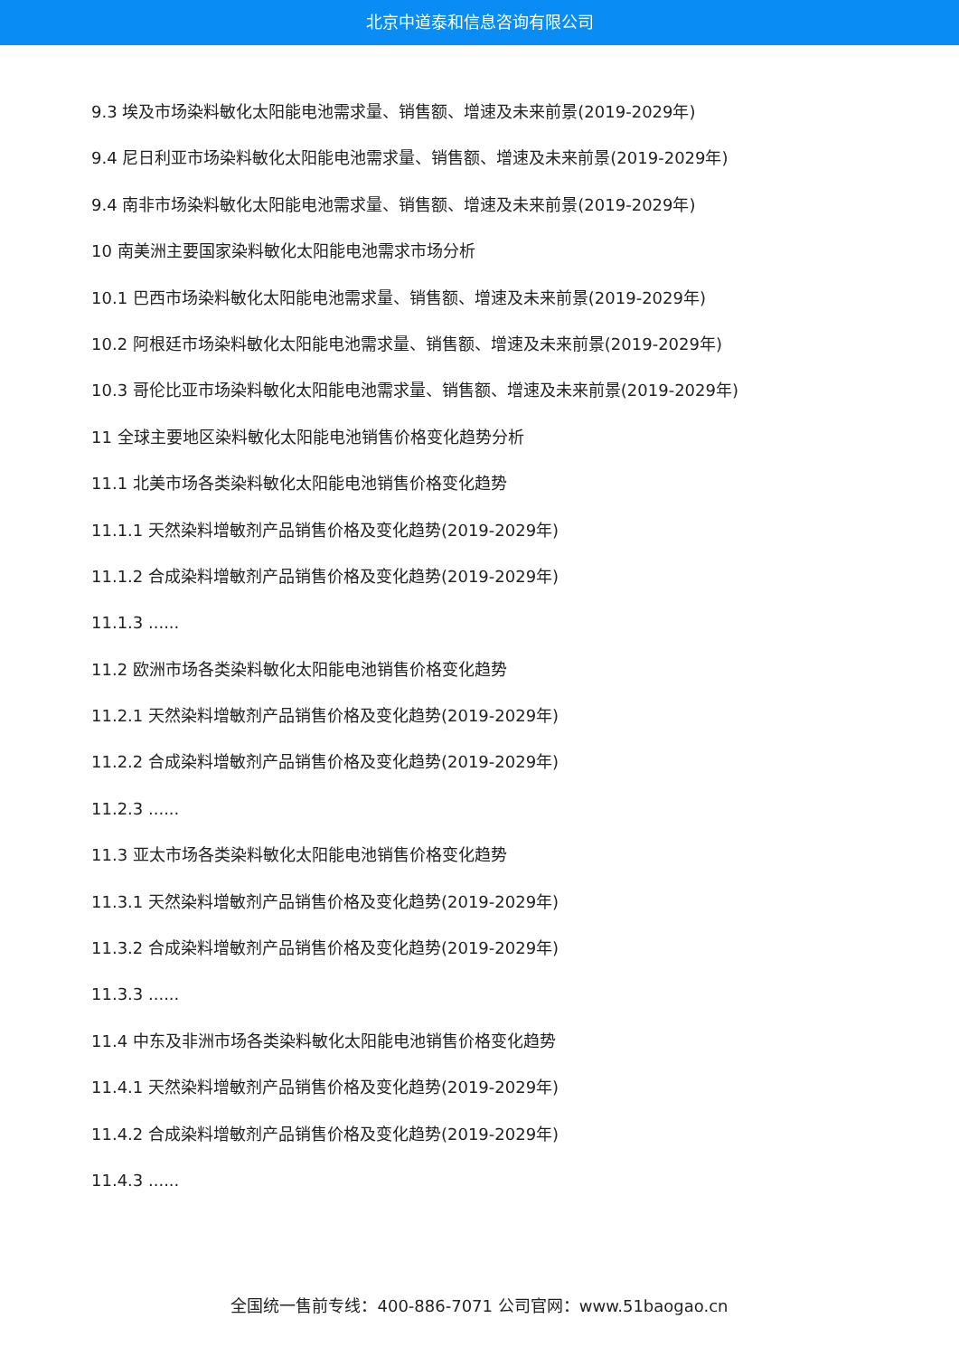北京中道泰和信息咨询有限公司
9.3 埃及市场染料敏化太阳能电池需求量、销售额、增速及未来前景(2019-2029年)
9.4 尼日利亚市场染料敏化太阳能电池需求量、销售额、增速及未来前景(2019-2029年)
9.4 南非市场染料敏化太阳能电池需求量、销售额、增速及未来前景(2019-2029年)
10 南美洲主要国家染料敏化太阳能电池需求市场分析
10.1 巴西市场染料敏化太阳能电池需求量、销售额、增速及未来前景(2019-2029年)
10.2 阿根廷市场染料敏化太阳能电池需求量、销售额、增速及未来前景(2019-2029年)
10.3 哥伦比亚市场染料敏化太阳能电池需求量、销售额、增速及未来前景(2019-2029年)
11 全球主要地区染料敏化太阳能电池销售价格变化趋势分析
11.1 北美市场各类染料敏化太阳能电池销售价格变化趋势
11.1.1 天然染料增敏剂产品销售价格及变化趋势(2019-2029年)
11.1.2 合成染料增敏剂产品销售价格及变化趋势(2019-2029年)
11.1.3 ......
11.2 欧洲市场各类染料敏化太阳能电池销售价格变化趋势
11.2.1 天然染料增敏剂产品销售价格及变化趋势(2019-2029年)
11.2.2 合成染料增敏剂产品销售价格及变化趋势(2019-2029年)
11.2.3 ......
11.3 亚太市场各类染料敏化太阳能电池销售价格变化趋势
11.3.1 天然染料增敏剂产品销售价格及变化趋势(2019-2029年)
11.3.2 合成染料增敏剂产品销售价格及变化趋势(2019-2029年)
11.3.3 ......
11.4 中东及非洲市场各类染料敏化太阳能电池销售价格变化趋势
11.4.1 天然染料增敏剂产品销售价格及变化趋势(2019-2029年)
11.4.2 合成染料增敏剂产品销售价格及变化趋势(2019-2029年)
11.4.3 ......
全国统一售前专线：400-886-7071 公司官网：www.51baogao.cn